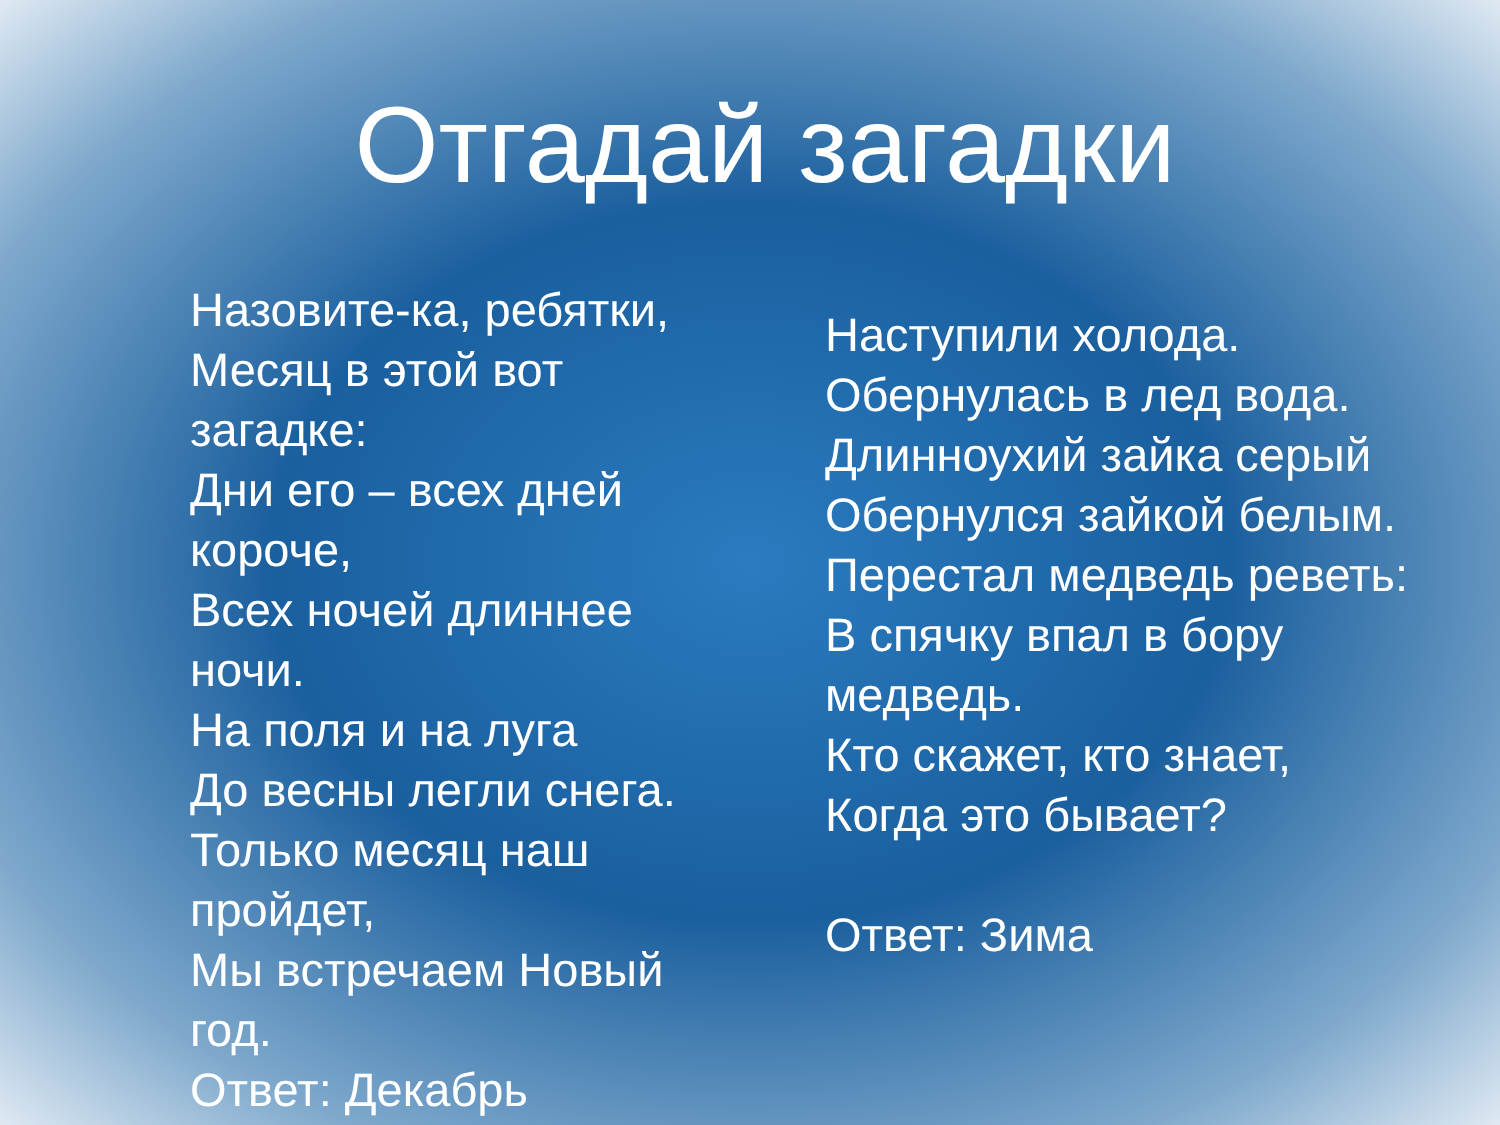Отгадай загадки
Назовите-ка, ребятки,
Месяц в этой вот загадке:
Дни его – всех дней короче,
Всех ночей длиннее ночи.
На поля и на луга
До весны легли снега.
Только месяц наш пройдет,
Мы встречаем Новый год.
Ответ: Декабрь
Наступили холода.
Обернулась в лед вода.
Длинноухий зайка серый
Обернулся зайкой белым.
Перестал медведь реветь:
В спячку впал в бору медведь.
Кто скажет, кто знает,
Когда это бывает?
Ответ: Зима